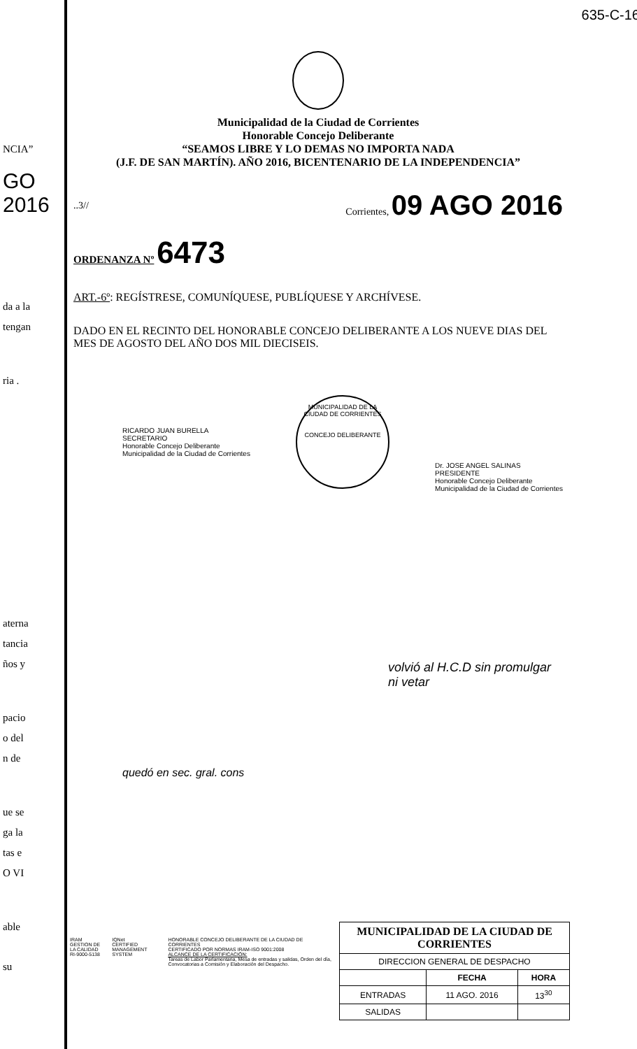NCIA”
GO 2016
da a la
tengan
ria .
aterna
tancia
ños y
pacio
o del
n de
ue se
ga la
tas e
O VI
able
su
635-C-16
Municipalidad de la Ciudad de Corrientes
Honorable Concejo Deliberante
“SEAMOS LIBRE Y LO DEMAS NO IMPORTA NADA
(J.F. DE SAN MARTÍN). AÑO 2016, BICENTENARIO DE LA INDEPENDENCIA”
..3// Corrientes, 09 AGO 2016
ORDENANZA Nº 6473
ART.-6º: REGÍSTRESE, COMUNÍQUESE, PUBLÍQUESE Y ARCHÍVESE.
DADO EN EL RECINTO DEL HONORABLE CONCEJO DELIBERANTE A LOS NUEVE DIAS DEL MES DE AGOSTO DEL AÑO DOS MIL DIECISEIS.
RICARDO JUAN BURELLA
SECRETARIO
Honorable Concejo Deliberante
Municipalidad de la Ciudad de Corrientes
MUNICIPALIDAD DE LA CIUDAD DE CORRIENTES
CONCEJO DELIBERANTE
Dr. JOSE ANGEL SALINAS
PRESIDENTE
Honorable Concejo Deliberante
Municipalidad de la Ciudad de Corrientes
volvió al H.C.D sin promulgar ni vetar
quedó en sec. gral. cons
IRAM
GESTION DE LA CALIDAD
RI-9000-5138
IQNet
CERTIFIED MANAGEMENT SYSTEM
HONORABLE CONCEJO DELIBERANTE DE LA CIUDAD DE CORRIENTES
CERTIFICADO POR NORMAS IRAM-ISO 9001:2008
ALCANCE DE LA CERTIFICACIÓN:
Tareas de Labor Parlamentaria, Mesa de entradas y salidas, Orden del día, Convocatorias a Comisión y Elaboración del Despacho.
| MUNICIPALIDAD DE LA CIUDAD DE CORRIENTES | | |
| --- | --- | --- |
| DIRECCION GENERAL DE DESPACHO | | |
| | FECHA | HORA |
| ENTRADAS | 11 AGO. 2016 | 13<sup>30</sup> |
| SALIDAS | | |